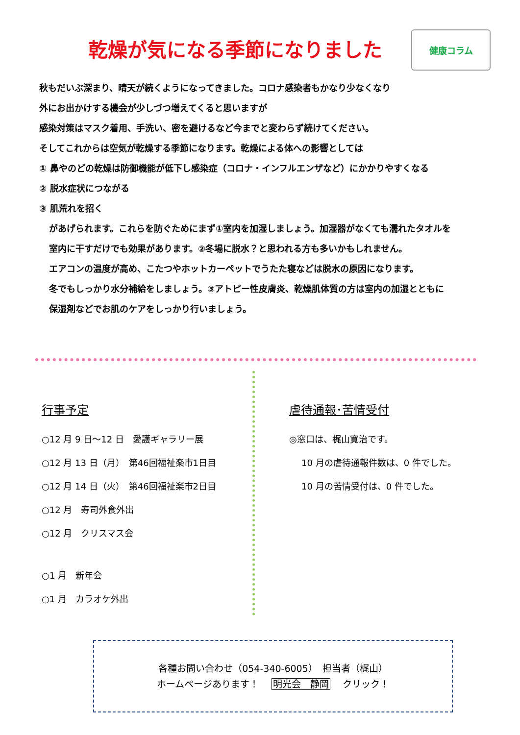乾燥が気になる季節になりました
健康コラム
秋もだいぶ深まり、晴天が続くようになってきました。コロナ感染者もかなり少なくなり
外にお出かけする機会が少しづつ増えてくると思いますが
感染対策はマスク着用、手洗い、密を避けるなど今までと変わらず続けてください。
そしてこれからは空気が乾燥する季節になります。乾燥による体への影響としては
① 鼻やのどの乾燥は防御機能が低下し感染症（コロナ・インフルエンザなど）にかかりやすくなる
② 脱水症状につながる
③ 肌荒れを招く
があげられます。これらを防ぐためにまず①室内を加湿しましょう。加湿器がなくても濡れたタオルを
室内に干すだけでも効果があります。②冬場に脱水？と思われる方も多いかもしれません。
エアコンの温度が高め、こたつやホットカーペットでうたた寝などは脱水の原因になります。
冬でもしっかり水分補給をしましょう。③アトピー性皮膚炎、乾燥肌体質の方は室内の加湿とともに
保湿剤などでお肌のケアをしっかり行いましょう。
行事予定
○12 月 9 日～12 日　愛護ギャラリー展
○12 月 13 日（月）　第46回福祉楽市1日目
○12 月 14 日（火）　第46回福祉楽市2日目
○12 月　寿司外食外出
○12 月　クリスマス会
○1 月　新年会
○1 月　カラオケ外出
虐待通報･苦情受付
◎窓口は、梶山寛治です。
10 月の虐待通報件数は、0 件でした。
10 月の苦情受付は、0 件でした。
各種お問い合わせ（054-340-6005）　担当者（梶山）
ホームページあります！　 明光会　静岡　 クリック！